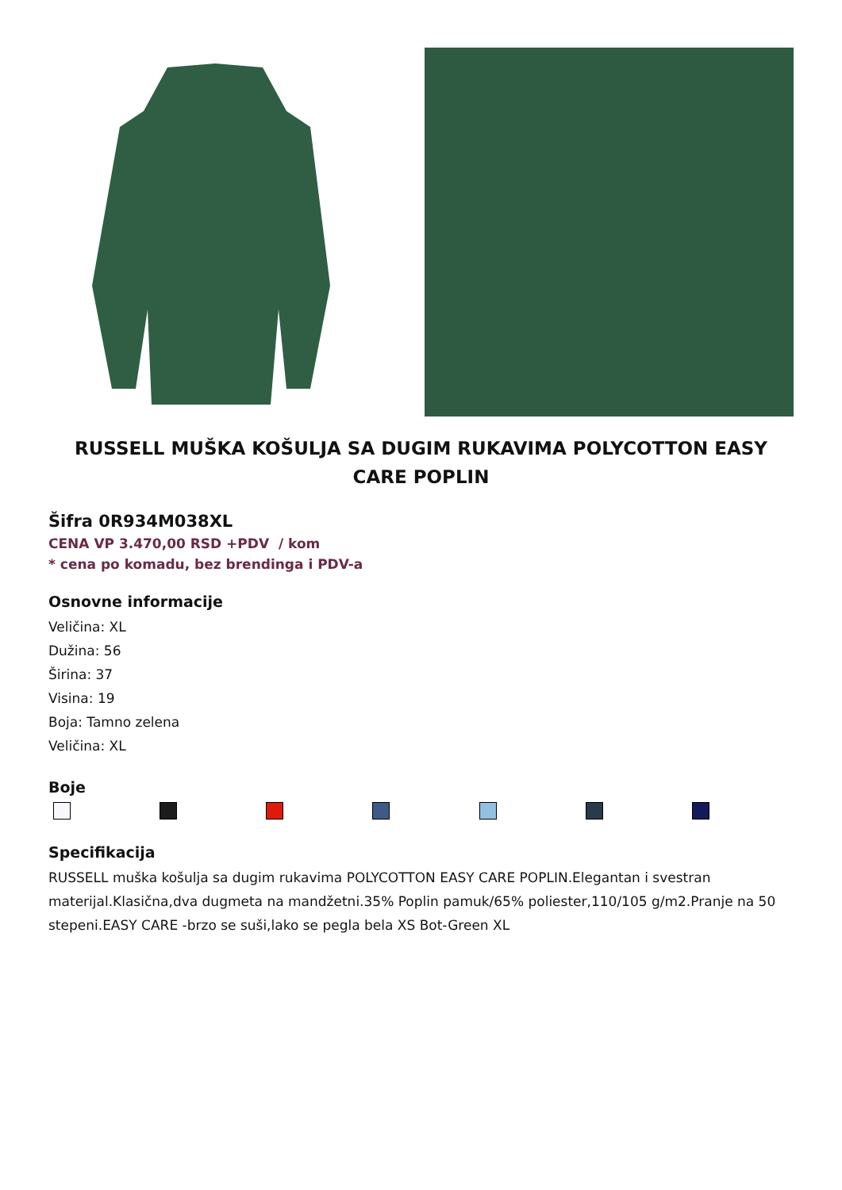RUSSELL MUŠKA KOŠULJA SA DUGIM RUKAVIMA POLYCOTTON EASY CARE POPLIN
Šifra 0R934M038XL
CENA VP 3.470,00 RSD +PDV / kom
* cena po komadu, bez brendinga i PDV-a
Osnovne informacije
Veličina: XL
Dužina: 56
Širina: 37
Visina: 19
Boja: Tamno zelena
Veličina: XL
Boje
Specifikacija
RUSSELL muška košulja sa dugim rukavima POLYCOTTON EASY CARE POPLIN.Elegantan i svestran materijal.Klasična,dva dugmeta na mandžetni.35% Poplin pamuk/65% poliester,110/105 g/m2.Pranje na 50 stepeni.EASY CARE -brzo se suši,lako se pegla bela XS Bot-Green XL